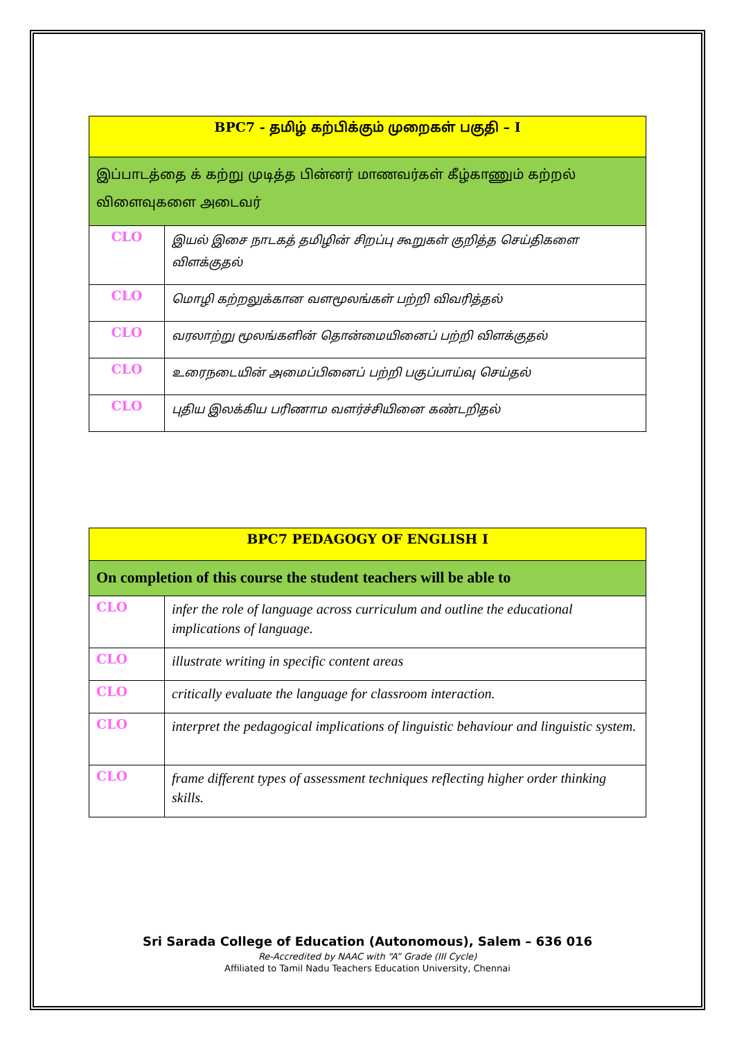| BPC7 - தமிழ் கற்பிக்கும் முறைகள் பகுதி – I | |
| --- | --- |
| இப்பாடத்தை க் கற்று முடித்த பின்னர் மாணவர்கள் கீழ்காணும் கற்றல் விளைவுகளை அடைவர் | |
| CLO | இயல் இசை நாடகத் தமிழின் சிறப்பு கூறுகள் குறித்த செய்திகளை விளக்குதல் |
| CLO | மொழி கற்றலுக்கான வளமூலங்கள் பற்றி விவரித்தல் |
| CLO | வரலாற்று மூலங்களின் தொன்மையினைப் பற்றி விளக்குதல் |
| CLO | உரைநடையின் அமைப்பினைப் பற்றி பகுப்பாய்வு செய்தல் |
| CLO | புதிய இலக்கிய பரிணாம வளர்ச்சியினை கண்டறிதல் |
| BPC7 PEDAGOGY OF ENGLISH I | |
| --- | --- |
| On completion of this course the student teachers will be able to | |
| CLO | infer the role of language across curriculum and outline the educational implications of language. |
| CLO | illustrate writing in specific content areas |
| CLO | critically evaluate the language for classroom interaction. |
| CLO | interpret the pedagogical implications of linguistic behaviour and linguistic system. |
| CLO | frame different types of assessment techniques reflecting higher order thinking skills. |
Sri Sarada College of Education (Autonomous), Salem – 636 016
Re-Accredited by NAAC with “A” Grade (III Cycle)
Affiliated to Tamil Nadu Teachers Education University, Chennai